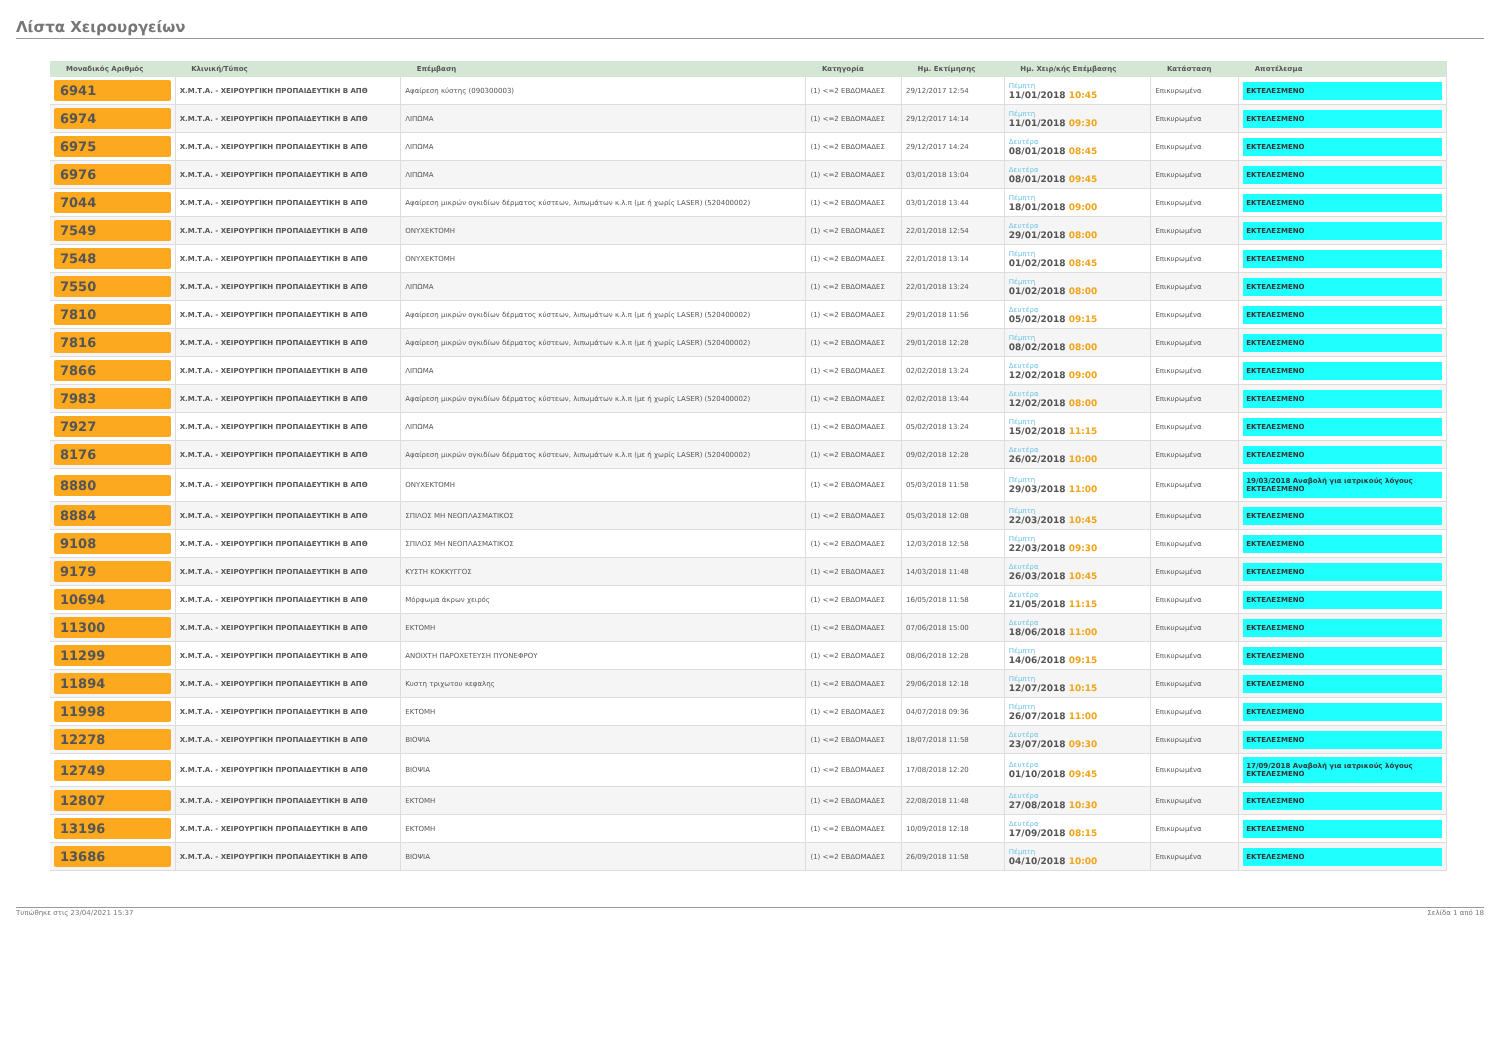Λίστα Χειρουργείων
| Μοναδικός Αριθμός | Κλινική/Τύπος | Επέμβαση | Κατηγορία | Ημ. Εκτίμησης | Ημ. Χειρ/κής Επέμβασης | Κατάσταση | Αποτέλεσμα |
| --- | --- | --- | --- | --- | --- | --- | --- |
| 6941 | Χ.Μ.Τ.Α. - ΧΕΙΡΟΥΡΓΙΚΗ ΠΡΟΠΑΙΔΕΥΤΙΚΗ Β ΑΠΘ | Αφαίρεση κύστης (090300003) | (1) <=2 ΕΒΔΟΜΑΔΕΣ | 29/12/2017 12:54 | Πέμπτη 11/01/2018 10:45 | Επικυρωμένα | ΕΚΤΕΛΕΣΜΕΝΟ |
| 6974 | Χ.Μ.Τ.Α. - ΧΕΙΡΟΥΡΓΙΚΗ ΠΡΟΠΑΙΔΕΥΤΙΚΗ Β ΑΠΘ | ΛΙΠΩΜΑ | (1) <=2 ΕΒΔΟΜΑΔΕΣ | 29/12/2017 14:14 | Πέμπτη 11/01/2018 09:30 | Επικυρωμένα | ΕΚΤΕΛΕΣΜΕΝΟ |
| 6975 | Χ.Μ.Τ.Α. - ΧΕΙΡΟΥΡΓΙΚΗ ΠΡΟΠΑΙΔΕΥΤΙΚΗ Β ΑΠΘ | ΛΙΠΩΜΑ | (1) <=2 ΕΒΔΟΜΑΔΕΣ | 29/12/2017 14:24 | Δευτέρα 08/01/2018 08:45 | Επικυρωμένα | ΕΚΤΕΛΕΣΜΕΝΟ |
| 6976 | Χ.Μ.Τ.Α. - ΧΕΙΡΟΥΡΓΙΚΗ ΠΡΟΠΑΙΔΕΥΤΙΚΗ Β ΑΠΘ | ΛΙΠΩΜΑ | (1) <=2 ΕΒΔΟΜΑΔΕΣ | 03/01/2018 13:04 | Δευτέρα 08/01/2018 09:45 | Επικυρωμένα | ΕΚΤΕΛΕΣΜΕΝΟ |
| 7044 | Χ.Μ.Τ.Α. - ΧΕΙΡΟΥΡΓΙΚΗ ΠΡΟΠΑΙΔΕΥΤΙΚΗ Β ΑΠΘ | Αφαίρεση μικρών ογκιδίων δέρματος κύστεων, λιπωμάτων κ.λ.π (με ή χωρίς LASER) (520400002) | (1) <=2 ΕΒΔΟΜΑΔΕΣ | 03/01/2018 13:44 | Πέμπτη 18/01/2018 09:00 | Επικυρωμένα | ΕΚΤΕΛΕΣΜΕΝΟ |
| 7549 | Χ.Μ.Τ.Α. - ΧΕΙΡΟΥΡΓΙΚΗ ΠΡΟΠΑΙΔΕΥΤΙΚΗ Β ΑΠΘ | ΟΝΥΧΕΚΤΟΜΗ | (1) <=2 ΕΒΔΟΜΑΔΕΣ | 22/01/2018 12:54 | Δευτέρα 29/01/2018 08:00 | Επικυρωμένα | ΕΚΤΕΛΕΣΜΕΝΟ |
| 7548 | Χ.Μ.Τ.Α. - ΧΕΙΡΟΥΡΓΙΚΗ ΠΡΟΠΑΙΔΕΥΤΙΚΗ Β ΑΠΘ | ΟΝΥΧΕΚΤΟΜΗ | (1) <=2 ΕΒΔΟΜΑΔΕΣ | 22/01/2018 13:14 | Πέμπτη 01/02/2018 08:45 | Επικυρωμένα | ΕΚΤΕΛΕΣΜΕΝΟ |
| 7550 | Χ.Μ.Τ.Α. - ΧΕΙΡΟΥΡΓΙΚΗ ΠΡΟΠΑΙΔΕΥΤΙΚΗ Β ΑΠΘ | ΛΙΠΩΜΑ | (1) <=2 ΕΒΔΟΜΑΔΕΣ | 22/01/2018 13:24 | Πέμπτη 01/02/2018 08:00 | Επικυρωμένα | ΕΚΤΕΛΕΣΜΕΝΟ |
| 7810 | Χ.Μ.Τ.Α. - ΧΕΙΡΟΥΡΓΙΚΗ ΠΡΟΠΑΙΔΕΥΤΙΚΗ Β ΑΠΘ | Αφαίρεση μικρών ογκιδίων δέρματος κύστεων, λιπωμάτων κ.λ.π (με ή χωρίς LASER) (520400002) | (1) <=2 ΕΒΔΟΜΑΔΕΣ | 29/01/2018 11:56 | Δευτέρα 05/02/2018 09:15 | Επικυρωμένα | ΕΚΤΕΛΕΣΜΕΝΟ |
| 7816 | Χ.Μ.Τ.Α. - ΧΕΙΡΟΥΡΓΙΚΗ ΠΡΟΠΑΙΔΕΥΤΙΚΗ Β ΑΠΘ | Αφαίρεση μικρών ογκιδίων δέρματος κύστεων, λιπωμάτων κ.λ.π (με ή χωρίς LASER) (520400002) | (1) <=2 ΕΒΔΟΜΑΔΕΣ | 29/01/2018 12:28 | Πέμπτη 08/02/2018 08:00 | Επικυρωμένα | ΕΚΤΕΛΕΣΜΕΝΟ |
| 7866 | Χ.Μ.Τ.Α. - ΧΕΙΡΟΥΡΓΙΚΗ ΠΡΟΠΑΙΔΕΥΤΙΚΗ Β ΑΠΘ | ΛΙΠΩΜΑ | (1) <=2 ΕΒΔΟΜΑΔΕΣ | 02/02/2018 13:24 | Δευτέρα 12/02/2018 09:00 | Επικυρωμένα | ΕΚΤΕΛΕΣΜΕΝΟ |
| 7983 | Χ.Μ.Τ.Α. - ΧΕΙΡΟΥΡΓΙΚΗ ΠΡΟΠΑΙΔΕΥΤΙΚΗ Β ΑΠΘ | Αφαίρεση μικρών ογκιδίων δέρματος κύστεων, λιπωμάτων κ.λ.π (με ή χωρίς LASER) (520400002) | (1) <=2 ΕΒΔΟΜΑΔΕΣ | 02/02/2018 13:44 | Δευτέρα 12/02/2018 08:00 | Επικυρωμένα | ΕΚΤΕΛΕΣΜΕΝΟ |
| 7927 | Χ.Μ.Τ.Α. - ΧΕΙΡΟΥΡΓΙΚΗ ΠΡΟΠΑΙΔΕΥΤΙΚΗ Β ΑΠΘ | ΛΙΠΩΜΑ | (1) <=2 ΕΒΔΟΜΑΔΕΣ | 05/02/2018 13:24 | Πέμπτη 15/02/2018 11:15 | Επικυρωμένα | ΕΚΤΕΛΕΣΜΕΝΟ |
| 8176 | Χ.Μ.Τ.Α. - ΧΕΙΡΟΥΡΓΙΚΗ ΠΡΟΠΑΙΔΕΥΤΙΚΗ Β ΑΠΘ | Αφαίρεση μικρών ογκιδίων δέρματος κύστεων, λιπωμάτων κ.λ.π (με ή χωρίς LASER) (520400002) | (1) <=2 ΕΒΔΟΜΑΔΕΣ | 09/02/2018 12:28 | Δευτέρα 26/02/2018 10:00 | Επικυρωμένα | ΕΚΤΕΛΕΣΜΕΝΟ |
| 8880 | Χ.Μ.Τ.Α. - ΧΕΙΡΟΥΡΓΙΚΗ ΠΡΟΠΑΙΔΕΥΤΙΚΗ Β ΑΠΘ | ΟΝΥΧΕΚΤΟΜΗ | (1) <=2 ΕΒΔΟΜΑΔΕΣ | 05/03/2018 11:58 | Πέμπτη 29/03/2018 11:00 | Επικυρωμένα | 19/03/2018 Αναβολή για ιατρικούς λόγους ΕΚΤΕΛΕΣΜΕΝΟ |
| 8884 | Χ.Μ.Τ.Α. - ΧΕΙΡΟΥΡΓΙΚΗ ΠΡΟΠΑΙΔΕΥΤΙΚΗ Β ΑΠΘ | ΣΠΙΛΟΣ ΜΗ ΝΕΟΠΛΑΣΜΑΤΙΚΟΣ | (1) <=2 ΕΒΔΟΜΑΔΕΣ | 05/03/2018 12:08 | Πέμπτη 22/03/2018 10:45 | Επικυρωμένα | ΕΚΤΕΛΕΣΜΕΝΟ |
| 9108 | Χ.Μ.Τ.Α. - ΧΕΙΡΟΥΡΓΙΚΗ ΠΡΟΠΑΙΔΕΥΤΙΚΗ Β ΑΠΘ | ΣΠΙΛΟΣ ΜΗ ΝΕΟΠΛΑΣΜΑΤΙΚΟΣ | (1) <=2 ΕΒΔΟΜΑΔΕΣ | 12/03/2018 12:58 | Πέμπτη 22/03/2018 09:30 | Επικυρωμένα | ΕΚΤΕΛΕΣΜΕΝΟ |
| 9179 | Χ.Μ.Τ.Α. - ΧΕΙΡΟΥΡΓΙΚΗ ΠΡΟΠΑΙΔΕΥΤΙΚΗ Β ΑΠΘ | ΚΥΣΤΗ ΚΟΚΚΥΓΓΟΣ | (1) <=2 ΕΒΔΟΜΑΔΕΣ | 14/03/2018 11:48 | Δευτέρα 26/03/2018 10:45 | Επικυρωμένα | ΕΚΤΕΛΕΣΜΕΝΟ |
| 10694 | Χ.Μ.Τ.Α. - ΧΕΙΡΟΥΡΓΙΚΗ ΠΡΟΠΑΙΔΕΥΤΙΚΗ Β ΑΠΘ | Μόρφωμα άκρων χειρός | (1) <=2 ΕΒΔΟΜΑΔΕΣ | 16/05/2018 11:58 | Δευτέρα 21/05/2018 11:15 | Επικυρωμένα | ΕΚΤΕΛΕΣΜΕΝΟ |
| 11300 | Χ.Μ.Τ.Α. - ΧΕΙΡΟΥΡΓΙΚΗ ΠΡΟΠΑΙΔΕΥΤΙΚΗ Β ΑΠΘ | ΕΚΤΟΜΗ | (1) <=2 ΕΒΔΟΜΑΔΕΣ | 07/06/2018 15:00 | Δευτέρα 18/06/2018 11:00 | Επικυρωμένα | ΕΚΤΕΛΕΣΜΕΝΟ |
| 11299 | Χ.Μ.Τ.Α. - ΧΕΙΡΟΥΡΓΙΚΗ ΠΡΟΠΑΙΔΕΥΤΙΚΗ Β ΑΠΘ | ΑΝΟΙΧΤΗ ΠΑΡΟΧΕΤΕΥΣΗ ΠΥΟΝΕΦΡΟΥ | (1) <=2 ΕΒΔΟΜΑΔΕΣ | 08/06/2018 12:28 | Πέμπτη 14/06/2018 09:15 | Επικυρωμένα | ΕΚΤΕΛΕΣΜΕΝΟ |
| 11894 | Χ.Μ.Τ.Α. - ΧΕΙΡΟΥΡΓΙΚΗ ΠΡΟΠΑΙΔΕΥΤΙΚΗ Β ΑΠΘ | Κυστη τριχωτου κεφαλης | (1) <=2 ΕΒΔΟΜΑΔΕΣ | 29/06/2018 12:18 | Πέμπτη 12/07/2018 10:15 | Επικυρωμένα | ΕΚΤΕΛΕΣΜΕΝΟ |
| 11998 | Χ.Μ.Τ.Α. - ΧΕΙΡΟΥΡΓΙΚΗ ΠΡΟΠΑΙΔΕΥΤΙΚΗ Β ΑΠΘ | ΕΚΤΟΜΗ | (1) <=2 ΕΒΔΟΜΑΔΕΣ | 04/07/2018 09:36 | Πέμπτη 26/07/2018 11:00 | Επικυρωμένα | ΕΚΤΕΛΕΣΜΕΝΟ |
| 12278 | Χ.Μ.Τ.Α. - ΧΕΙΡΟΥΡΓΙΚΗ ΠΡΟΠΑΙΔΕΥΤΙΚΗ Β ΑΠΘ | ΒΙΟΨΙΑ | (1) <=2 ΕΒΔΟΜΑΔΕΣ | 18/07/2018 11:58 | Δευτέρα 23/07/2018 09:30 | Επικυρωμένα | ΕΚΤΕΛΕΣΜΕΝΟ |
| 12749 | Χ.Μ.Τ.Α. - ΧΕΙΡΟΥΡΓΙΚΗ ΠΡΟΠΑΙΔΕΥΤΙΚΗ Β ΑΠΘ | ΒΙΟΨΙΑ | (1) <=2 ΕΒΔΟΜΑΔΕΣ | 17/08/2018 12:20 | Δευτέρα 01/10/2018 09:45 | Επικυρωμένα | 17/09/2018 Αναβολή για ιατρικούς λόγους ΕΚΤΕΛΕΣΜΕΝΟ |
| 12807 | Χ.Μ.Τ.Α. - ΧΕΙΡΟΥΡΓΙΚΗ ΠΡΟΠΑΙΔΕΥΤΙΚΗ Β ΑΠΘ | ΕΚΤΟΜΗ | (1) <=2 ΕΒΔΟΜΑΔΕΣ | 22/08/2018 11:48 | Δευτέρα 27/08/2018 10:30 | Επικυρωμένα | ΕΚΤΕΛΕΣΜΕΝΟ |
| 13196 | Χ.Μ.Τ.Α. - ΧΕΙΡΟΥΡΓΙΚΗ ΠΡΟΠΑΙΔΕΥΤΙΚΗ Β ΑΠΘ | ΕΚΤΟΜΗ | (1) <=2 ΕΒΔΟΜΑΔΕΣ | 10/09/2018 12:18 | Δευτέρα 17/09/2018 08:15 | Επικυρωμένα | ΕΚΤΕΛΕΣΜΕΝΟ |
| 13686 | Χ.Μ.Τ.Α. - ΧΕΙΡΟΥΡΓΙΚΗ ΠΡΟΠΑΙΔΕΥΤΙΚΗ Β ΑΠΘ | ΒΙΟΨΙΑ | (1) <=2 ΕΒΔΟΜΑΔΕΣ | 26/09/2018 11:58 | Πέμπτη 04/10/2018 10:00 | Επικυρωμένα | ΕΚΤΕΛΕΣΜΕΝΟ |
Τυπώθηκε στις 23/04/2021 15:37 Σελίδα 1 από 18